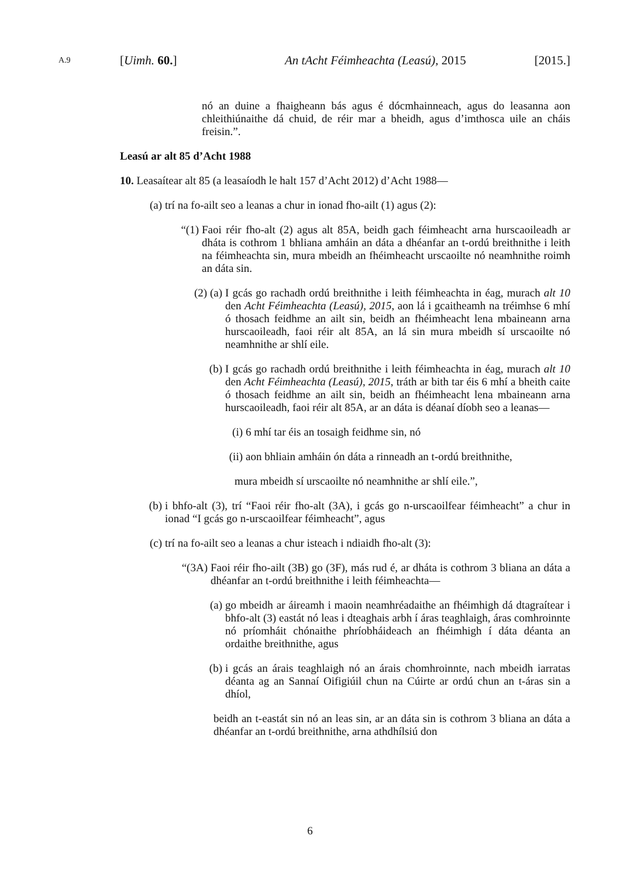A.9 [Uimh. 60.] An tAcht Féimheachta (Leasú), 2015 [2015.]
nó an duine a fhaigheann bás agus é dócmhainneach, agus do leasanna aon chleithiúnaithe dá chuid, de réir mar a bheidh, agus d’imthosca uile an cháis freisin.”.
Leasú ar alt 85 d’Acht 1988
10. Leasaítear alt 85 (a leasaíodh le halt 157 d’Acht 2012) d’Acht 1988—
(a) trí na fo-ailt seo a leanas a chur in ionad fho-ailt (1) agus (2):
“(1) Faoi réir fho-alt (2) agus alt 85A, beidh gach féimheacht arna hurscaoileadh ar dháta is cothrom 1 bhliana amháin an dáta a dhéanfar an t-ordú breithnithe i leith na féimheachta sin, mura mbeidh an fhéimheacht urscaoilte nó neamhnithe roimh an dáta sin.
(2) (a) I gcás go rachadh ordú breithnithe i leith féimheachta in éag, murach alt 10 den Acht Féimheachta (Leasú), 2015, aon lá i gcaitheamh na tréimhse 6 mhí ó thosach feidhme an ailt sin, beidh an fhéimheacht lena mbaineann arna hurscaoileadh, faoi réir alt 85A, an lá sin mura mbeidh sí urscaoilte nó neamhnithe ar shlí eile.
(b) I gcás go rachadh ordú breithnithe i leith féimheachta in éag, murach alt 10 den Acht Féimheachta (Leasú), 2015, tráth ar bith tar éis 6 mhí a bheith caite ó thosach feidhme an ailt sin, beidh an fhéimheacht lena mbaineann arna hurscaoileadh, faoi réir alt 85A, ar an dáta is déanaí díobh seo a leanas—
(i) 6 mhí tar éis an tosaigh feidhme sin, nó
(ii) aon bhliain amháin ón dáta a rinneadh an t-ordú breithnithe,
mura mbeidh sí urscaoilte nó neamhnithe ar shlí eile.”,
(b) i bhfo-alt (3), trí “Faoi réir fho-alt (3A), i gcás go n-urscaoilfear féimheacht” a chur in ionad “I gcás go n-urscaoilfear féimheacht”, agus
(c) trí na fo-ailt seo a leanas a chur isteach i ndiaidh fho-alt (3):
“(3A) Faoi réir fho-ailt (3B) go (3F), más rud é, ar dháta is cothrom 3 bliana an dáta a dhéanfar an t-ordú breithnithe i leith féimheachta—
(a) go mbeidh ar áireamh i maoin neamhréadaithe an fhéimhigh dá dtagraítear i bhfo-alt (3) eastát nó leas i dteaghais arbh í áras teaghlaigh, áras comhroinnte nó príomháit chónaithe phríobháideach an fhéimhigh í dáta déanta an ordaithe breithnithe, agus
(b) i gcás an árais teaghlaigh nó an árais chomhroinnte, nach mbeidh iarratas déanta ag an Sannaí Oifigiúil chun na Cúirte ar ordú chun an t-áras sin a dhíol,
beidh an t-eastát sin nó an leas sin, ar an dáta sin is cothrom 3 bliana an dáta a dhéanfar an t-ordú breithnithe, arna athdhílsiú don
6